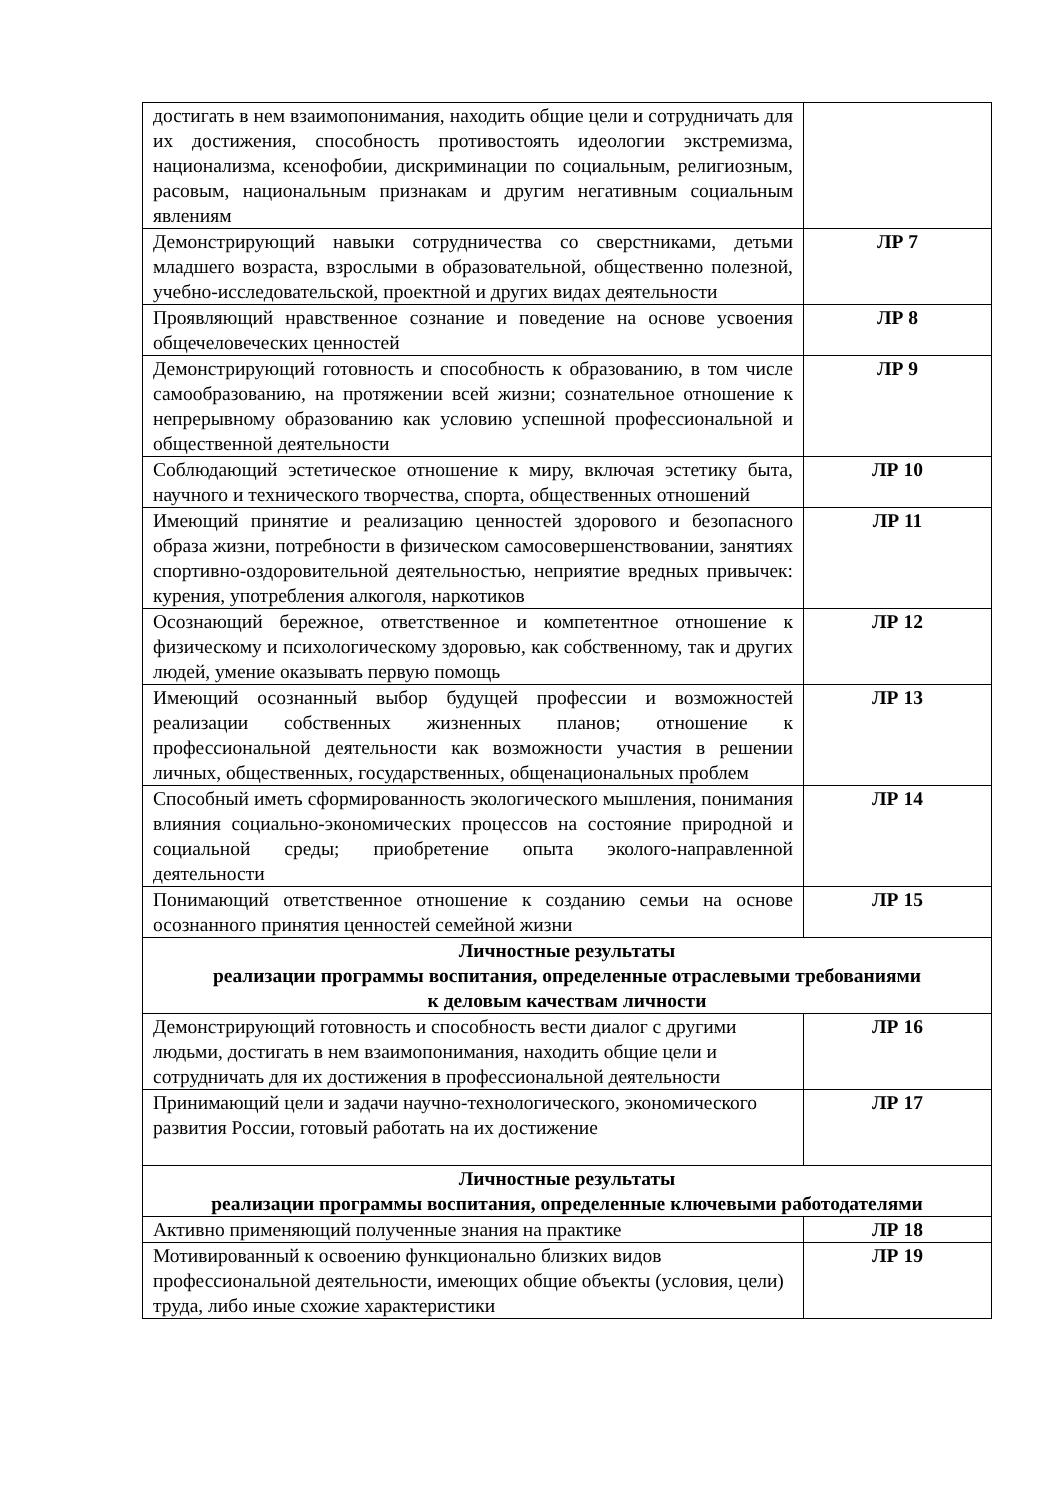| достигать в нем взаимопонимания, находить общие цели и сотрудничать для их достижения, способность противостоять идеологии экстремизма, национализма, ксенофобии, дискриминации по социальным, религиозным, расовым, национальным признакам и другим негативным социальным явлениям | |
| Демонстрирующий навыки сотрудничества со сверстниками, детьми младшего возраста, взрослыми в образовательной, общественно полезной, учебно-исследовательской, проектной и других видах деятельности | ЛР 7 |
| Проявляющий нравственное сознание и поведение на основе усвоения общечеловеческих ценностей | ЛР 8 |
| Демонстрирующий готовность и способность к образованию, в том числе самообразованию, на протяжении всей жизни; сознательное отношение к непрерывному образованию как условию успешной профессиональной и общественной деятельности | ЛР 9 |
| Соблюдающий эстетическое отношение к миру, включая эстетику быта, научного и технического творчества, спорта, общественных отношений | ЛР 10 |
| Имеющий принятие и реализацию ценностей здорового и безопасного образа жизни, потребности в физическом самосовершенствовании, занятиях спортивно-оздоровительной деятельностью, неприятие вредных привычек: курения, употребления алкоголя, наркотиков | ЛР 11 |
| Осознающий бережное, ответственное и компетентное отношение к физическому и психологическому здоровью, как собственному, так и других людей, умение оказывать первую помощь | ЛР 12 |
| Имеющий осознанный выбор будущей профессии и возможностей реализации собственных жизненных планов; отношение к профессиональной деятельности как возможности участия в решении личных, общественных, государственных, общенациональных проблем | ЛР 13 |
| Способный иметь сформированность экологического мышления, понимания влияния социально-экономических процессов на состояние природной и социальной среды; приобретение опыта эколого-направленной деятельности | ЛР 14 |
| Понимающий ответственное отношение к созданию семьи на основе осознанного принятия ценностей семейной жизни | ЛР 15 |
| Личностные результаты реализации программы воспитания, определенные отраслевыми требованиями к деловым качествам личности | |
| Демонстрирующий готовность и способность вести диалог с другими людьми, достигать в нем взаимопонимания, находить общие цели и сотрудничать для их достижения в профессиональной деятельности | ЛР 16 |
| Принимающий цели и задачи научно-технологического, экономического развития России, готовый работать на их достижение | ЛР 17 |
| Личностные результаты реализации программы воспитания, определенные ключевыми работодателями | |
| Активно применяющий полученные знания на практике | ЛР 18 |
| Мотивированный к освоению функционально близких видов профессиональной деятельности, имеющих общие объекты (условия, цели) труда, либо иные схожие характеристики | ЛР 19 |